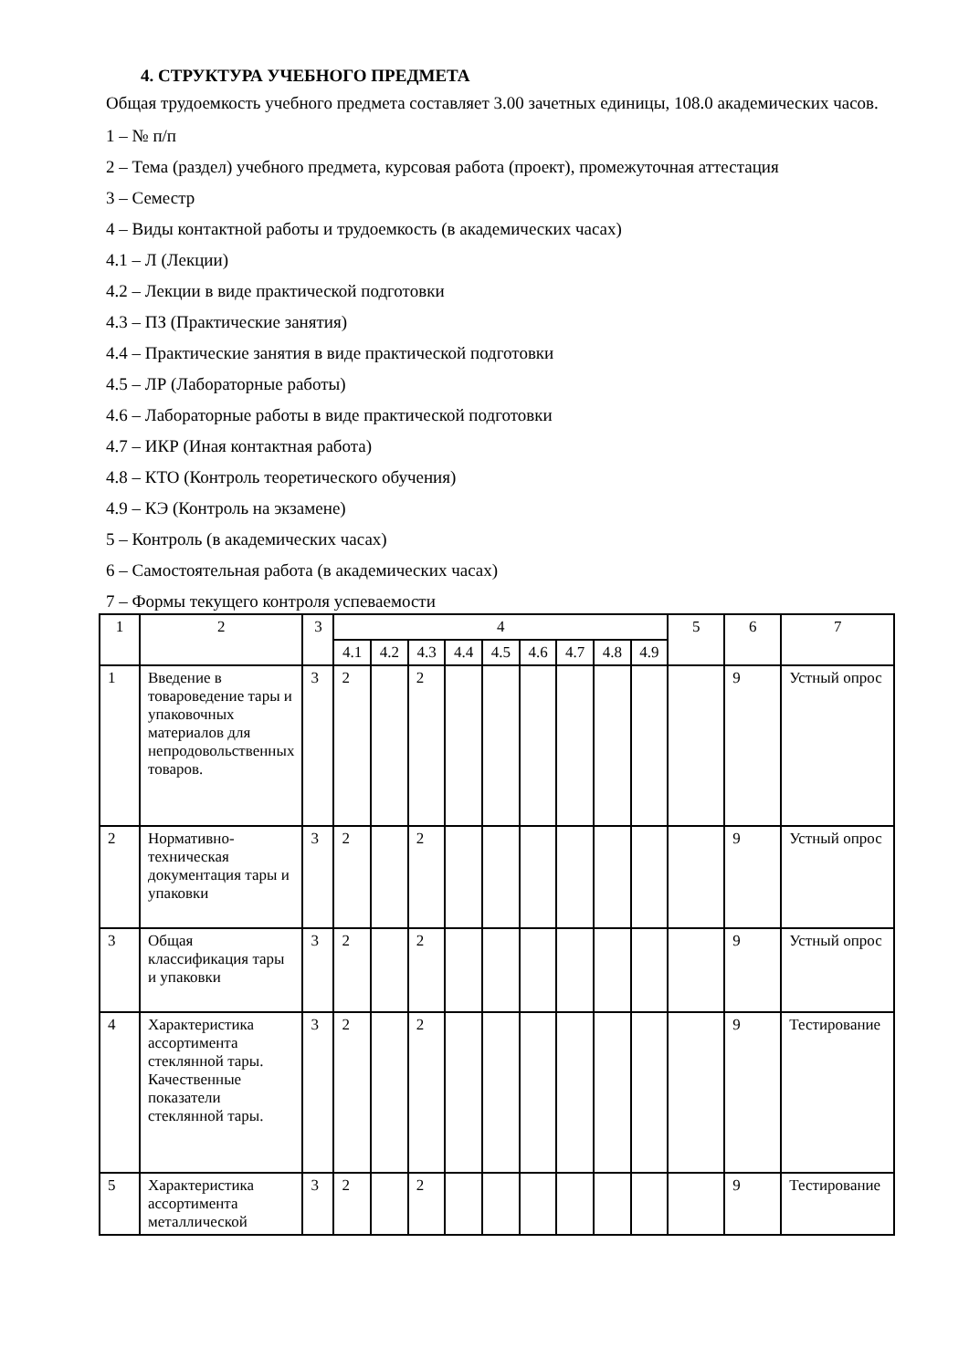4. СТРУКТУРА УЧЕБНОГО ПРЕДМЕТА
Общая трудоемкость учебного предмета составляет 3.00 зачетных единицы, 108.0 академических часов.
1 – № п/п
2 – Тема (раздел) учебного предмета, курсовая работа (проект), промежуточная аттестация
3 – Семестр
4 – Виды контактной работы и трудоемкость (в академических часах)
4.1 – Л (Лекции)
4.2 – Лекции в виде практической подготовки
4.3 – ПЗ (Практические занятия)
4.4 – Практические занятия в виде практической подготовки
4.5 – ЛР (Лабораторные работы)
4.6 – Лабораторные работы в виде практической подготовки
4.7 – ИКР (Иная контактная работа)
4.8 – КТО (Контроль теоретического обучения)
4.9 – КЭ (Контроль на экзамене)
5 – Контроль (в академических часах)
6 – Самостоятельная работа (в академических часах)
7 – Формы текущего контроля успеваемости
| 1 | 2 | 3 | 4 | | | | | | | | | 5 | 6 | 7 |
| --- | --- | --- | --- | --- | --- | --- | --- | --- | --- | --- | --- | --- | --- | --- |
| | | | 4.1 | 4.2 | 4.3 | 4.4 | 4.5 | 4.6 | 4.7 | 4.8 | 4.9 | | | |
| 1 | Введение в товароведение тары и упаковочных материалов для непродовольственных товаров. | 3 | 2 | | 2 | | | | | | | | 9 | Устный опрос |
| 2 | Нормативно-техническая документация тары и упаковки | 3 | 2 | | 2 | | | | | | | | 9 | Устный опрос |
| 3 | Общая классификация тары и упаковки | 3 | 2 | | 2 | | | | | | | | 9 | Устный опрос |
| 4 | Характеристика ассортимента стеклянной тары. Качественные показатели стеклянной тары. | 3 | 2 | | 2 | | | | | | | | 9 | Тестирование |
| 5 | Характеристика ассортимента металлической | 3 | 2 | | 2 | | | | | | | | 9 | Тестирование |